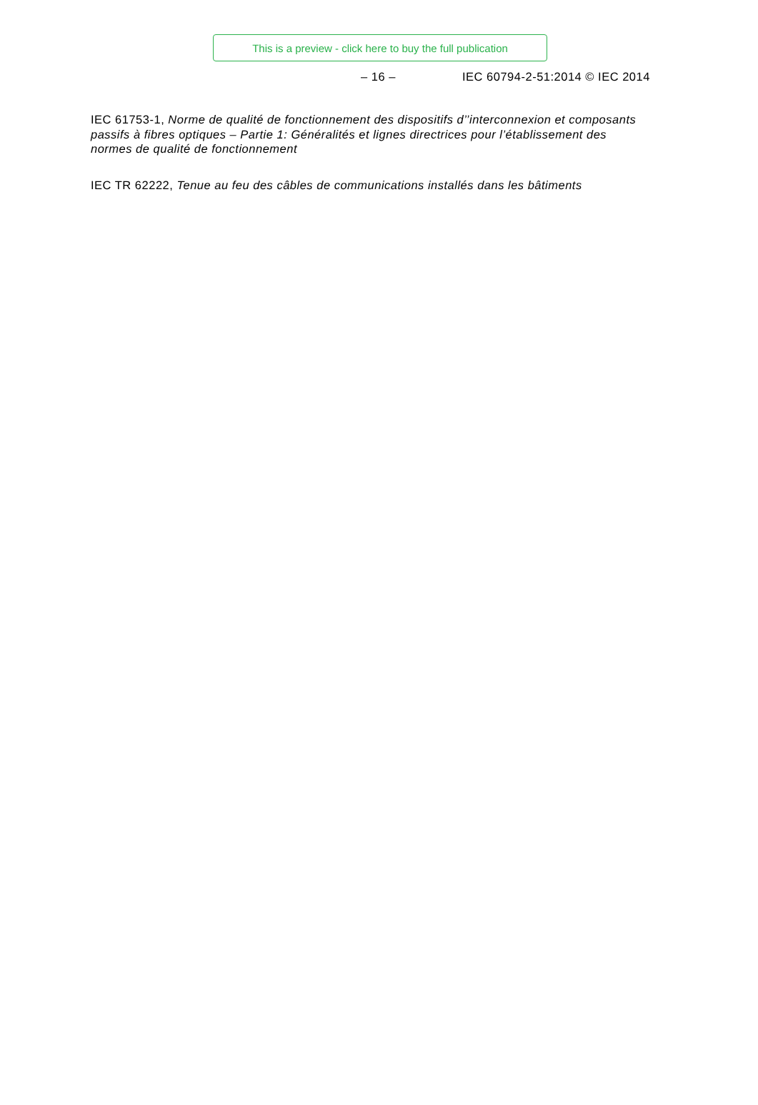This is a preview - click here to buy the full publication
– 16 – IEC 60794-2-51:2014 © IEC 2014
IEC 61753-1, Norme de qualité de fonctionnement des dispositifs d’’interconnexion et composants passifs à fibres optiques – Partie 1: Généralités et lignes directrices pour l’établissement des normes de qualité de fonctionnement
IEC TR 62222, Tenue au feu des câbles de communications installés dans les bâtiments